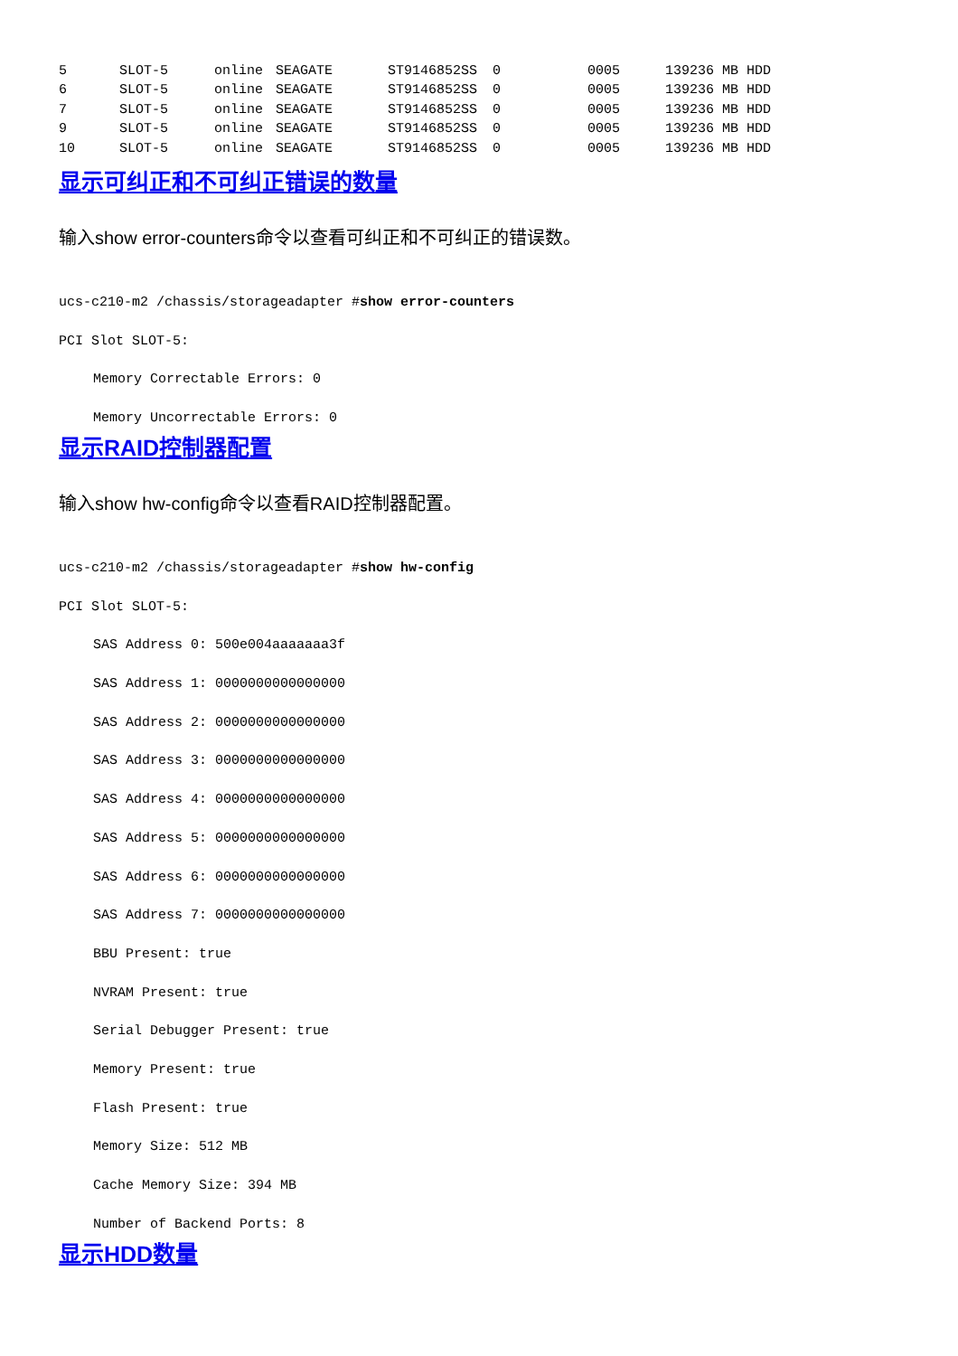| 5 | SLOT-5 | online | SEAGATE | ST9146852SS | 0 | 0005 | 139236 MB HDD |
| 6 | SLOT-5 | online | SEAGATE | ST9146852SS | 0 | 0005 | 139236 MB HDD |
| 7 | SLOT-5 | online | SEAGATE | ST9146852SS | 0 | 0005 | 139236 MB HDD |
| 9 | SLOT-5 | online | SEAGATE | ST9146852SS | 0 | 0005 | 139236 MB HDD |
| 10 | SLOT-5 | online | SEAGATE | ST9146852SS | 0 | 0005 | 139236 MB HDD |
显示可纠正和不可纠正错误的数量
输入show error-counters命令以查看可纠正和不可纠正的错误数。
ucs-c210-m2 /chassis/storageadapter #show error-counters
PCI Slot SLOT-5:
Memory Correctable Errors: 0
Memory Uncorrectable Errors: 0
显示RAID控制器配置
输入show hw-config命令以查看RAID控制器配置。
ucs-c210-m2 /chassis/storageadapter #show hw-config
PCI Slot SLOT-5:
SAS Address 0: 500e004aaaaaaa3f
SAS Address 1: 0000000000000000
SAS Address 2: 0000000000000000
SAS Address 3: 0000000000000000
SAS Address 4: 0000000000000000
SAS Address 5: 0000000000000000
SAS Address 6: 0000000000000000
SAS Address 7: 0000000000000000
BBU Present: true
NVRAM Present: true
Serial Debugger Present: true
Memory Present: true
Flash Present: true
Memory Size: 512 MB
Cache Memory Size: 394 MB
Number of Backend Ports: 8
显示HDD数量